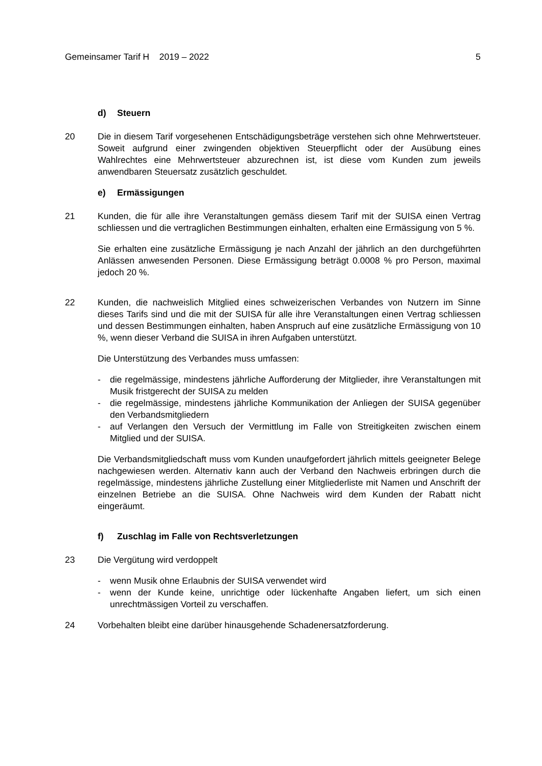Gemeinsamer Tarif H 2019 – 2022
5
d) Steuern
20 Die in diesem Tarif vorgesehenen Entschädigungsbeträge verstehen sich ohne Mehrwertsteuer. Soweit aufgrund einer zwingenden objektiven Steuerpflicht oder der Ausübung eines Wahlrechtes eine Mehrwertsteuer abzurechnen ist, ist diese vom Kunden zum jeweils anwendbaren Steuersatz zusätzlich geschuldet.
e) Ermässigungen
21 Kunden, die für alle ihre Veranstaltungen gemäss diesem Tarif mit der SUISA einen Vertrag schliessen und die vertraglichen Bestimmungen einhalten, erhalten eine Ermässigung von 5 %.
Sie erhalten eine zusätzliche Ermässigung je nach Anzahl der jährlich an den durchgeführten Anlässen anwesenden Personen. Diese Ermässigung beträgt 0.0008 % pro Person, maximal jedoch 20 %.
22 Kunden, die nachweislich Mitglied eines schweizerischen Verbandes von Nutzern im Sinne dieses Tarifs sind und die mit der SUISA für alle ihre Veranstaltungen einen Vertrag schliessen und dessen Bestimmungen einhalten, haben Anspruch auf eine zusätzliche Ermässigung von 10 %, wenn dieser Verband die SUISA in ihren Aufgaben unterstützt.
Die Unterstützung des Verbandes muss umfassen:
- die regelmässige, mindestens jährliche Aufforderung der Mitglieder, ihre Veranstaltungen mit Musik fristgerecht der SUISA zu melden
- die regelmässige, mindestens jährliche Kommunikation der Anliegen der SUISA gegenüber den Verbandsmitgliedern
- auf Verlangen den Versuch der Vermittlung im Falle von Streitigkeiten zwischen einem Mitglied und der SUISA.
Die Verbandsmitgliedschaft muss vom Kunden unaufgefordert jährlich mittels geeigneter Belege nachgewiesen werden. Alternativ kann auch der Verband den Nachweis erbringen durch die regelmässige, mindestens jährliche Zustellung einer Mitgliederliste mit Namen und Anschrift der einzelnen Betriebe an die SUISA. Ohne Nachweis wird dem Kunden der Rabatt nicht eingeräumt.
f) Zuschlag im Falle von Rechtsverletzungen
23 Die Vergütung wird verdoppelt
- wenn Musik ohne Erlaubnis der SUISA verwendet wird
- wenn der Kunde keine, unrichtige oder lückenhafte Angaben liefert, um sich einen unrechtmässigen Vorteil zu verschaffen.
24 Vorbehalten bleibt eine darüber hinausgehende Schadenersatzforderung.